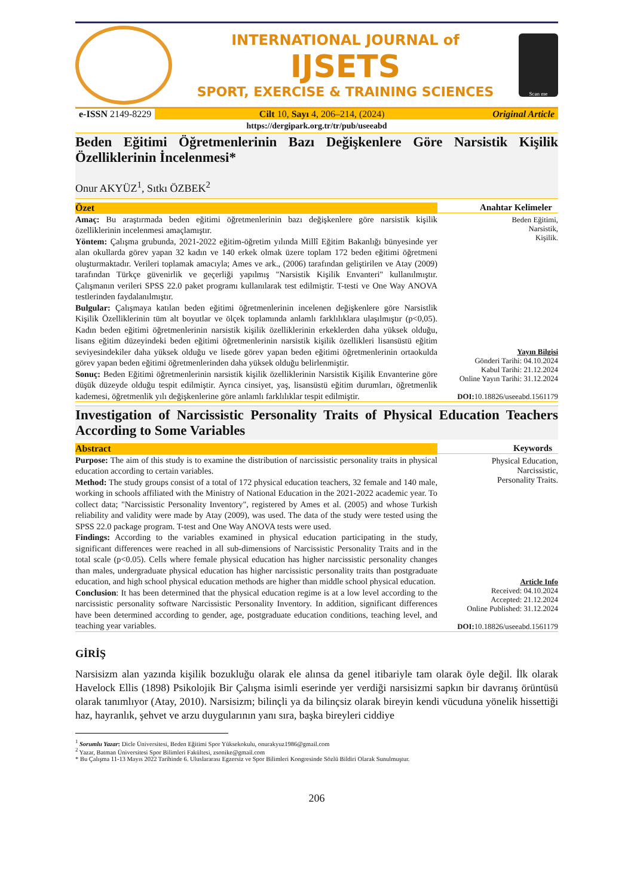INTERNATIONAL JOURNAL of
IJSETS
SPORT, EXERCISE & TRAINING SCIENCES
Scan me
e-ISSN 2149-8229 Cilt 10, Sayı 4, 206–214, (2024)
Original Article
https://dergipark.org.tr/tr/pub/useeabd
Beden Eğitimi Öğretmenlerinin Bazı Değişkenlere Göre Narsistik Kişilik Özelliklerinin İncelenmesi*
Onur AKYÜZ<sup>1</sup>, Sıtkı ÖZBEK<sup>2</sup>
Özet
Amaç: Bu araştırmada beden eğitimi öğretmenlerinin bazı değişkenlere göre narsistik kişilik özelliklerinin incelenmesi amaçlamıştır.
Yöntem: Çalışma grubunda, 2021-2022 eğitim-öğretim yılında Millî Eğitim Bakanlığı bünyesinde yer alan okullarda görev yapan 32 kadın ve 140 erkek olmak üzere toplam 172 beden eğitimi öğretmeni oluşturmaktadır. Verileri toplamak amacıyla; Ames ve ark., (2006) tarafından geliştirilen ve Atay (2009) tarafından Türkçe güvenirlik ve geçerliği yapılmış "Narsistik Kişilik Envanteri" kullanılmıştır. Çalışmanın verileri SPSS 22.0 paket programı kullanılarak test edilmiştir. T-testi ve One Way ANOVA testlerinden faydalanılmıştır.
Bulgular: Çalışmaya katılan beden eğitimi öğretmenlerinin incelenen değişkenlere göre Narsistlik Kişilik Özelliklerinin tüm alt boyutlar ve ölçek toplamında anlamlı farklılıklara ulaşılmıştır (p<0,05). Kadın beden eğitimi öğretmenlerinin narsistik kişilik özelliklerinin erkeklerden daha yüksek olduğu, lisans eğitim düzeyindeki beden eğitimi öğretmenlerinin narsistik kişilik özellikleri lisansüstü eğitim seviyesindekiler daha yüksek olduğu ve lisede görev yapan beden eğitimi öğretmenlerinin ortaokulda görev yapan beden eğitimi öğretmenlerinden daha yüksek olduğu belirlenmiştir.
Sonuç: Beden Eğitimi öğretmenlerinin narsistik kişilik özelliklerinin Narsistik Kişilik Envanterine göre düşük düzeyde olduğu tespit edilmiştir. Ayrıca cinsiyet, yaş, lisansüstü eğitim durumları, öğretmenlik kademesi, öğretmenlik yılı değişkenlerine göre anlamlı farklılıklar tespit edilmiştir.
Anahtar Kelimeler
Beden Eğitimi,
Narsistik,
Kişilik.
Yayın Bilgisi
Gönderi Tarihi: 04.10.2024
Kabul Tarihi: 21.12.2024
Online Yayın Tarihi: 31.12.2024
DOI: 10.18826/useeabd.1561179
Investigation of Narcissistic Personality Traits of Physical Education Teachers According to Some Variables
Abstract
Purpose: The aim of this study is to examine the distribution of narcissistic personality traits in physical education according to certain variables.
Method: The study groups consist of a total of 172 physical education teachers, 32 female and 140 male, working in schools affiliated with the Ministry of National Education in the 2021-2022 academic year. To collect data; "Narcissistic Personality Inventory", registered by Ames et al. (2005) and whose Turkish reliability and validity were made by Atay (2009), was used. The data of the study were tested using the SPSS 22.0 package program. T-test and One Way ANOVA tests were used.
Findings: According to the variables examined in physical education participating in the study, significant differences were reached in all sub-dimensions of Narcissistic Personality Traits and in the total scale (p<0.05). Cells where female physical education has higher narcissistic personality changes than males, undergraduate physical education has higher narcissistic personality traits than postgraduate education, and high school physical education methods are higher than middle school physical education.
Conclusion: It has been determined that the physical education regime is at a low level according to the narcissistic personality software Narcissistic Personality Inventory. In addition, significant differences have been determined according to gender, age, postgraduate education conditions, teaching level, and teaching year variables.
Keywords
Physical Education,
Narcissistic,
Personality Traits.
Article Info
Received: 04.10.2024
Accepted: 21.12.2024
Online Published: 31.12.2024
DOI: 10.18826/useeabd.1561179
GİRİŞ
Narsisizm alan yazında kişilik bozukluğu olarak ele alınsa da genel itibariyle tam olarak öyle değil. İlk olarak Havelock Ellis (1898) Psikolojik Bir Çalışma isimli eserinde yer verdiği narsisizmi sapkın bir davranış örüntüsü olarak tanımlıyor (Atay, 2010). Narsisizm; bilinçli ya da bilinçsiz olarak bireyin kendi vücuduna yönelik hissettiği haz, hayranlık, şehvet ve arzu duygularının yanı sıra, başka bireyleri ciddiye
<sup>1</sup> Sorumlu Yazar: Dicle Üniversitesi, Beden Eğitimi Spor Yüksekokulu, onurakyuz1986@gmail.com
<sup>2</sup> Yazar, Batman Üniversitesi Spor Bilimleri Fakültesi, zsonike@gmail.com
* Bu Çalışma 11-13 Mayıs 2022 Tarihinde 6. Uluslararası Egzersiz ve Spor Bilimleri Kongresinde Sözlü Bildiri Olarak Sunulmuştur.
206